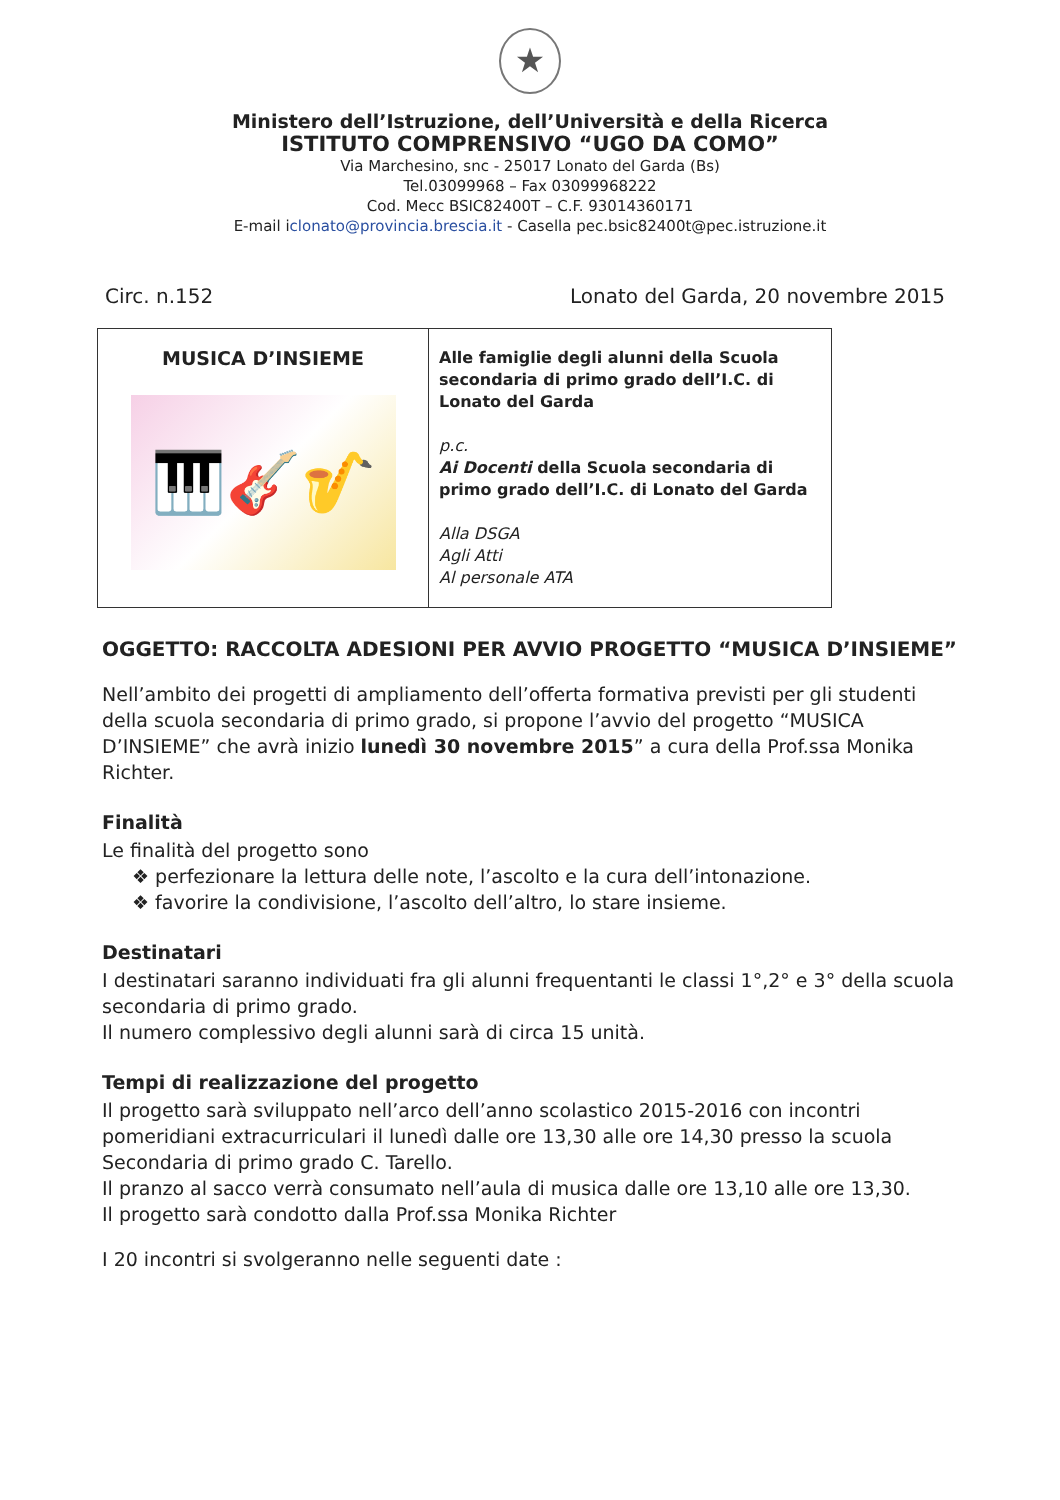★
Ministero dell’Istruzione, dell’Università e della Ricerca
ISTITUTO COMPRENSIVO “UGO DA COMO”
Via Marchesino, snc - 25017 Lonato del Garda (Bs)
Tel.03099968 – Fax 03099968222
Cod. Mecc BSIC82400T – C.F. 93014360171
E-mail iclonato@provincia.brescia.it - Casella pec.bsic82400t@pec.istruzione.it
Circ. n.152 Lonato del Garda, 20 novembre 2015
| MUSICA D’INSIEME 🎹🎸🎷 | Alle famiglie degli alunni della Scuola secondaria di primo grado dell’I.C. di Lonato del Garda p.c. Ai Docenti della Scuola secondaria di primo grado dell’I.C. di Lonato del Garda Alla DSGA Agli Atti Al personale ATA |
OGGETTO: RACCOLTA ADESIONI PER AVVIO PROGETTO “MUSICA D’INSIEME”
Nell’ambito dei progetti di ampliamento dell’offerta formativa previsti per gli studenti della scuola secondaria di primo grado, si propone l’avvio del progetto “MUSICA D’INSIEME” che avrà inizio lunedì 30 novembre 2015” a cura della Prof.ssa Monika Richter.
Finalità
Le finalità del progetto sono
❖ perfezionare la lettura delle note, l’ascolto e la cura dell’intonazione.
❖ favorire la condivisione, l’ascolto dell’altro, lo stare insieme.
Destinatari
I destinatari saranno individuati fra gli alunni frequentanti le classi 1°,2° e 3° della scuola secondaria di primo grado.
Il numero complessivo degli alunni sarà di circa 15 unità.
Tempi di realizzazione del progetto
Il progetto sarà sviluppato nell’arco dell’anno scolastico 2015-2016 con incontri pomeridiani extracurriculari il lunedì dalle ore 13,30 alle ore 14,30 presso la scuola Secondaria di primo grado C. Tarello.
Il pranzo al sacco verrà consumato nell’aula di musica dalle ore 13,10 alle ore 13,30.
Il progetto sarà condotto dalla Prof.ssa Monika Richter
I 20 incontri si svolgeranno nelle seguenti date :